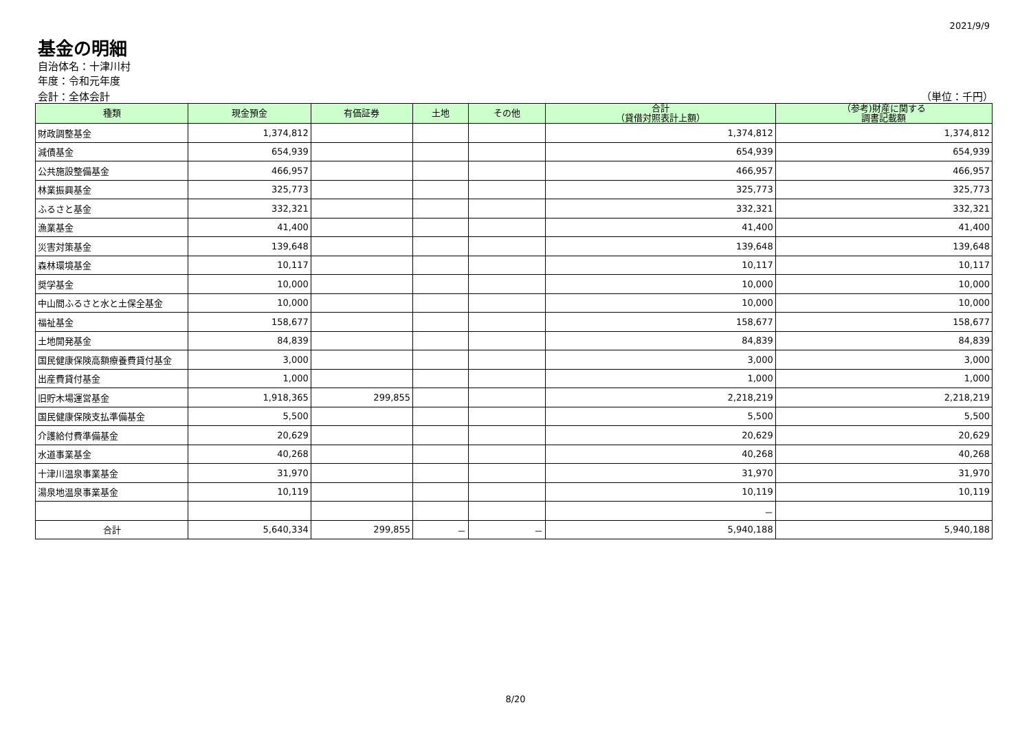2021/9/9
基金の明細
自治体名：十津川村
年度：令和元年度
会計：全体会計 （単位：千円）
| 種類 | 現金預金 | 有価証券 | 土地 | その他 | 合計 （貸借対照表計上額） | （参考)財産に関する 調書記載額 |
| --- | --- | --- | --- | --- | --- | --- |
| 財政調整基金 | 1,374,812 | | | | 1,374,812 | 1,374,812 |
| 減債基金 | 654,939 | | | | 654,939 | 654,939 |
| 公共施設整備基金 | 466,957 | | | | 466,957 | 466,957 |
| 林業振興基金 | 325,773 | | | | 325,773 | 325,773 |
| ふるさと基金 | 332,321 | | | | 332,321 | 332,321 |
| 漁業基金 | 41,400 | | | | 41,400 | 41,400 |
| 災害対策基金 | 139,648 | | | | 139,648 | 139,648 |
| 森林環境基金 | 10,117 | | | | 10,117 | 10,117 |
| 奨学基金 | 10,000 | | | | 10,000 | 10,000 |
| 中山間ふるさと水と土保全基金 | 10,000 | | | | 10,000 | 10,000 |
| 福祉基金 | 158,677 | | | | 158,677 | 158,677 |
| 土地開発基金 | 84,839 | | | | 84,839 | 84,839 |
| 国民健康保険高額療養費貸付基金 | 3,000 | | | | 3,000 | 3,000 |
| 出産費貸付基金 | 1,000 | | | | 1,000 | 1,000 |
| 旧貯木場運営基金 | 1,918,365 | 299,855 | | | 2,218,219 | 2,218,219 |
| 国民健康保険支払準備基金 | 5,500 | | | | 5,500 | 5,500 |
| 介護給付費準備基金 | 20,629 | | | | 20,629 | 20,629 |
| 水道事業基金 | 40,268 | | | | 40,268 | 40,268 |
| 十津川温泉事業基金 | 31,970 | | | | 31,970 | 31,970 |
| 湯泉地温泉事業基金 | 10,119 | | | | 10,119 | 10,119 |
| | | | | | － | |
| 合計 | 5,640,334 | 299,855 | － | － | 5,940,188 | 5,940,188 |
8/20